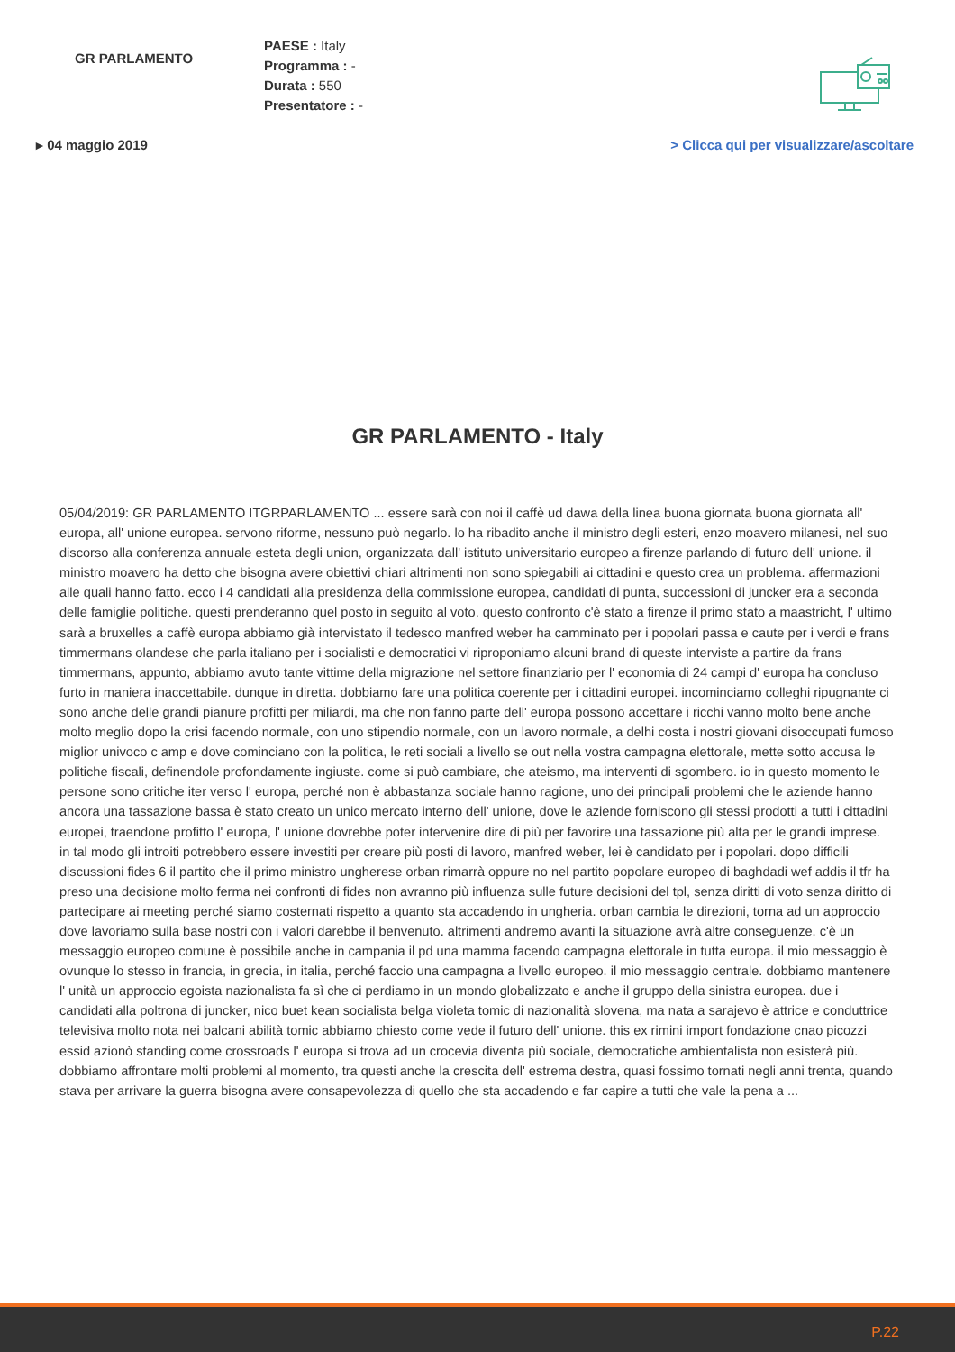GR PARLAMENTO
PAESE : Italy
Programma : -
Durata : 550
Presentatore : -
▸ 04 maggio 2019 > Clicca qui per visualizzare/ascoltare
GR PARLAMENTO - Italy
05/04/2019: GR PARLAMENTO ITGRPARLAMENTO ... essere sarà con noi il caffè ud dawa della linea buona giornata buona giornata all' europa, all' unione europea. servono riforme, nessuno può negarlo. lo ha ribadito anche il ministro degli esteri, enzo moavero milanesi, nel suo discorso alla conferenza annuale esteta degli union, organizzata dall' istituto universitario europeo a firenze parlando di futuro dell' unione. il ministro moavero ha detto che bisogna avere obiettivi chiari altrimenti non sono spiegabili ai cittadini e questo crea un problema. affermazioni alle quali hanno fatto. ecco i 4 candidati alla presidenza della commissione europea, candidati di punta, successioni di juncker era a seconda delle famiglie politiche. questi prenderanno quel posto in seguito al voto. questo confronto c'è stato a firenze il primo stato a maastricht, l' ultimo sarà a bruxelles a caffè europa abbiamo già intervistato il tedesco manfred weber ha camminato per i popolari passa e caute per i verdi e frans timmermans olandese che parla italiano per i socialisti e democratici vi riproponiamo alcuni brand di queste interviste a partire da frans timmermans, appunto, abbiamo avuto tante vittime della migrazione nel settore finanziario per l' economia di 24 campi d' europa ha concluso furto in maniera inaccettabile. dunque in diretta. dobbiamo fare una politica coerente per i cittadini europei. incominciamo colleghi ripugnante ci sono anche delle grandi pianure profitti per miliardi, ma che non fanno parte dell' europa possono accettare i ricchi vanno molto bene anche molto meglio dopo la crisi facendo normale, con uno stipendio normale, con un lavoro normale, a delhi costa i nostri giovani disoccupati fumoso miglior univoco c amp e dove cominciano con la politica, le reti sociali a livello se out nella vostra campagna elettorale, mette sotto accusa le politiche fiscali, definendole profondamente ingiuste. come si può cambiare, che ateismo, ma interventi di sgombero. io in questo momento le persone sono critiche iter verso l' europa, perché non è abbastanza sociale hanno ragione, uno dei principali problemi che le aziende hanno ancora una tassazione bassa è stato creato un unico mercato interno dell' unione, dove le aziende forniscono gli stessi prodotti a tutti i cittadini europei, traendone profitto l' europa, l' unione dovrebbe poter intervenire dire di più per favorire una tassazione più alta per le grandi imprese. in tal modo gli introiti potrebbero essere investiti per creare più posti di lavoro, manfred weber, lei è candidato per i popolari. dopo difficili discussioni fides 6 il partito che il primo ministro ungherese orban rimarrà oppure no nel partito popolare europeo di baghdadi wef addis il tfr ha preso una decisione molto ferma nei confronti di fides non avranno più influenza sulle future decisioni del tpl, senza diritti di voto senza diritto di partecipare ai meeting perché siamo costernati rispetto a quanto sta accadendo in ungheria. orban cambia le direzioni, torna ad un approccio dove lavoriamo sulla base nostri con i valori darebbe il benvenuto. altrimenti andremo avanti la situazione avrà altre conseguenze. c'è un messaggio europeo comune è possibile anche in campania il pd una mamma facendo campagna elettorale in tutta europa. il mio messaggio è ovunque lo stesso in francia, in grecia, in italia, perché faccio una campagna a livello europeo. il mio messaggio centrale. dobbiamo mantenere l' unità un approccio egoista nazionalista fa sì che ci perdiamo in un mondo globalizzato e anche il gruppo della sinistra europea. due i candidati alla poltrona di juncker, nico buet kean socialista belga violeta tomic di nazionalità slovena, ma nata a sarajevo è attrice e conduttrice televisiva molto nota nei balcani abilità tomic abbiamo chiesto come vede il futuro dell' unione. this ex rimini import fondazione cnao picozzi essid azionò standing come crossroads l' europa si trova ad un crocevia diventa più sociale, democratiche ambientalista non esisterà più. dobbiamo affrontare molti problemi al momento, tra questi anche la crescita dell' estrema destra, quasi fossimo tornati negli anni trenta, quando stava per arrivare la guerra bisogna avere consapevolezza di quello che sta accadendo e far capire a tutti che vale la pena a ...
P.22